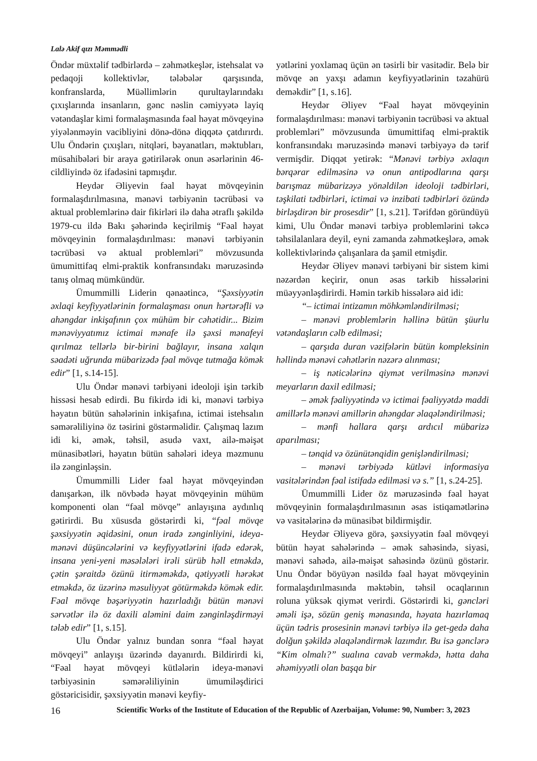Lalə Akif qızı Məmmədli
Öndər müxtəlif tədbirlərdə – zəhmətkeşlər, istehsalat və pedaqoji kollektivlər, tələbələr qarşısında, konfranslarda, Müəllimlərin qurultaylarındakı çıxışlarında insanların, gənc nəslin cəmiyyətə layiq vətəndaşlar kimi formalaşmasında fəal həyat mövqeyinə yiyələnməyin vacibliyini dönə-dönə diqqətə çatdırırdı. Ulu Öndərin çıxışları, nitqləri, bəyanatları, məktubları, müsahibələri bir araya gətirilərək onun əsərlərinin 46-cildliyində öz ifadəsini tapmışdır.
Heydər Əliyevin fəal həyat mövqeyinin formalaşdırılmasına, mənəvi tərbiyənin təcrübəsi və aktual problemlərinə dair fikirləri ilə daha ətraflı şəkildə 1979-cu ildə Bakı şəhərində keçirilmiş “Fəal həyat mövqeyinin formalaşdırılması: mənəvi tərbiyənin təcrübəsi və aktual problemləri” mövzusunda ümumittifaq elmi-praktik konfransındakı məruzəsində tanış olmaq mümkündür.
Ümummilli Liderin qənaətincə, “Şəxsiyyətin əxlaqi keyfiyyətlərinin formalaşması onun hərtərəfli və ahəngdar inkişafının çox mühüm bir cəhətidir... Bizim mənəviyyatımız ictimai mənafe ilə şəxsi mənafeyi qırılmaz tellərlə bir-birini bağlayır, insana xalqın səadəti uğrunda mübarizədə fəal mövqe tutmağa kömək edir” [1, s.14-15].
Ulu Öndər mənəvi tərbiyəni ideoloji işin tərkib hissəsi hesab edirdi. Bu fikirdə idi ki, mənəvi tərbiyə həyatın bütün sahələrinin inkişafına, ictimai istehsalın səmərəliliyinə öz təsirini göstərməlidir. Çalışmaq lazım idi ki, əmək, təhsil, asudə vaxt, ailə-məişət münasibətləri, həyatın bütün sahələri ideya məzmunu ilə zənginləşsin.
Ümummilli Lider fəal həyat mövqeyindən danışarkən, ilk növbədə həyat mövqeyinin mühüm komponenti olan “fəal mövqe” anlayışına aydınlıq gətirirdi. Bu xüsusda göstərirdi ki, “fəal mövqe şəxsiyyətin əqidəsini, onun iradə zənginliyini, ideya-mənəvi düşüncələrini və keyfiyyətlərini ifadə edərək, insana yeni-yeni məsələləri irəli sürüb həll etməkdə, çətin şəraitdə özünü itirməməkdə, qətiyyətli hərəkət etməkdə, öz üzərinə məsuliyyət götürməkdə kömək edir. Fəal mövqe bəşəriyyətin hazırladığı bütün mənəvi sərvətlər ilə öz daxili aləmini daim zənginləşdirməyi tələb edir” [1, s.15].
Ulu Öndər yalnız bundan sonra “fəal həyat mövqeyi” anlayışı üzərində dayanırdı. Bildirirdi ki, “Fəal həyat mövqeyi kütlələrin ideya-mənəvi tərbiyəsinin səmərəliliyinin ümumiləşdirici göstəricisidir, şəxsiyyətin mənəvi keyfiy-
yətlərini yoxlamaq üçün ən təsirli bir vasitədir. Belə bir mövqe ən yaxşı adamın keyfiyyətlərinin təzahürü deməkdir” [1, s.16].
Heydər Əliyev “Fəal həyat mövqeyinin formalaşdırılması: mənəvi tərbiyənin təcrübəsi və aktual problemləri” mövzusunda ümumittifaq elmi-praktik konfransındakı məruzəsində mənəvi tərbiyəyə də tərif vermişdir. Diqqət yetirək: “Mənəvi tərbiyə əxlaqın bərqərar edilməsinə və onun antipodlarına qarşı barışmaz mübarizəyə yönəldilən ideoloji tədbirləri, təşkilati tədbirləri, ictimai və inzibati tədbirləri özündə birləşdirən bir prosesdir” [1, s.21]. Tərifdən göründüyü kimi, Ulu Öndər mənəvi tərbiyə problemlərini təkcə təhsilalanlara deyil, eyni zamanda zəhmətkeşlərə, əmək kollektivlərində çalışanlara da şamil etmişdir.
Heydər Əliyev mənəvi tərbiyəni bir sistem kimi nəzərdən keçirir, onun əsas tərkib hissələrini müəyyənləşdirirdi. Həmin tərkib hissələrə aid idi:
“– ictimai intizamın möhkəmləndirilməsi;
– mənəvi problemlərin həllinə bütün şüurlu vətəndaşların cəlb edilməsi;
– qarşıda duran vəzifələrin bütün kompleksinin həllində mənəvi cəhətlərin nəzərə alınması;
– iş nəticələrinə qiymət verilməsinə mənəvi meyarların daxil edilməsi;
– əmək fəaliyyətində və ictimai fəaliyyətdə maddi amillərlə mənəvi amillərin ahəngdar əlaqələndirilməsi;
– mənfi hallara qarşı ardıcıl mübarizə aparılması;
– tənqid və özünütənqidin genişləndirilməsi;
– mənəvi tərbiyədə kütləvi informasiya vasitələrindən fəal istifadə edilməsi və s.” [1, s.24-25].
Ümummilli Lider öz məruzəsində fəal həyat mövqeyinin formalaşdırılmasının əsas istiqamətlərinə və vasitələrinə də münasibət bildirmişdir.
Heydər Əliyevə görə, şəxsiyyətin fəal mövqeyi bütün həyat sahələrində – əmək sahəsində, siyasi, mənəvi sahədə, ailə-məişət sahəsində özünü göstərir. Unu Öndər böyüyən nəsildə fəal həyat mövqeyinin formalaşdırılmasında məktəbin, təhsil ocaqlarının roluna yüksək qiymət verirdi. Göstərirdi ki, gəncləri əməli işə, sözün geniş mənasında, həyata hazırlamaq üçün tədris prosesinin mənəvi tərbiyə ilə get-gedə daha dolğun şəkildə əlaqələndirmək lazımdır. Bu isə gənclərə “Kim olmalı?” sualına cavab verməkdə, hətta daha əhəmiyyətli olan başqa bir
16 Scientific Works of the Institute of Education of the Republic of Azerbaijan, Volume: 90, Number: 3, 2023